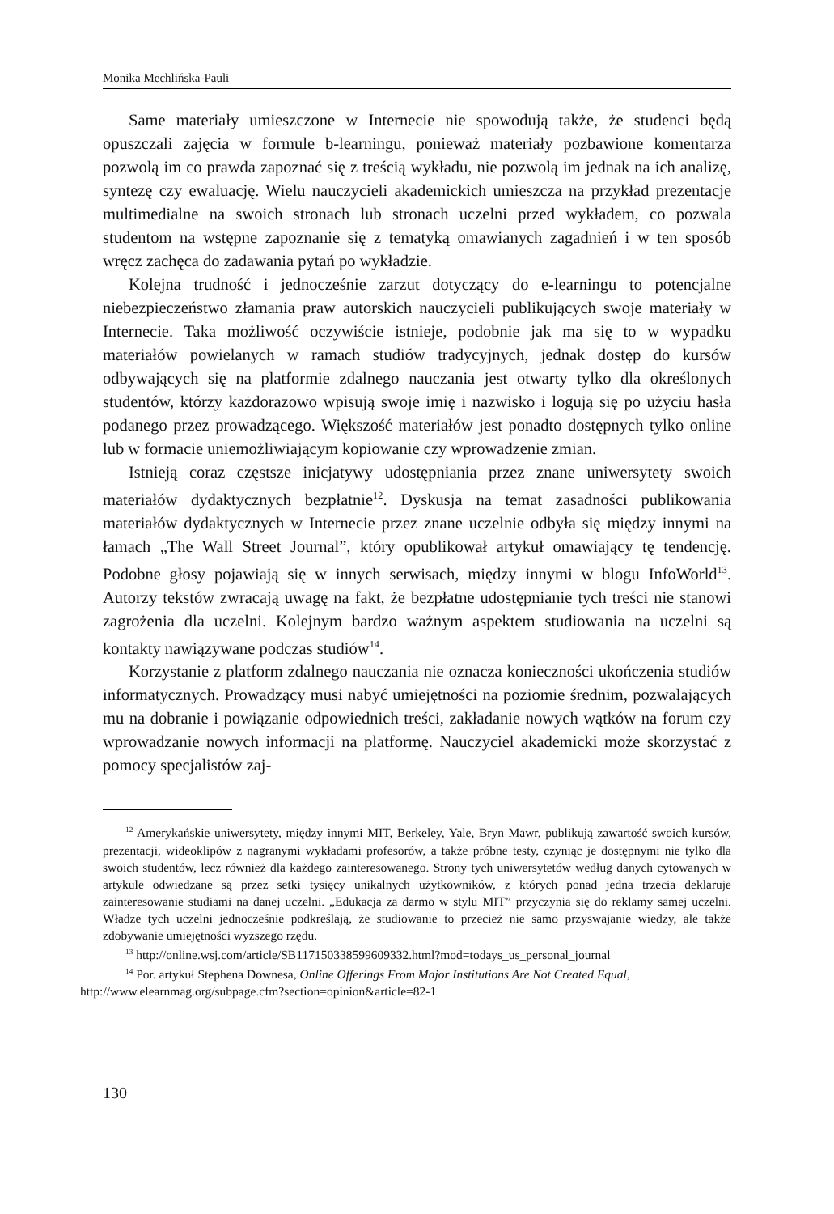Monika Mechlińska-Pauli
Same materiały umieszczone w Internecie nie spowodują także, że studenci będą opuszczali zajęcia w formule b-learningu, ponieważ materiały pozbawione komentarza pozwolą im co prawda zapoznać się z treścią wykładu, nie pozwolą im jednak na ich analizę, syntezę czy ewaluację. Wielu nauczycieli akademickich umieszcza na przykład prezentacje multimedialne na swoich stronach lub stronach uczelni przed wykładem, co pozwala studentom na wstępne zapoznanie się z tematyką omawianych zagadnień i w ten sposób wręcz zachęca do zadawania pytań po wykładzie.
Kolejna trudność i jednocześnie zarzut dotyczący do e-learningu to potencjalne niebezpieczeństwo złamania praw autorskich nauczycieli publikujących swoje materiały w Internecie. Taka możliwość oczywiście istnieje, podobnie jak ma się to w wypadku materiałów powielanych w ramach studiów tradycyjnych, jednak dostęp do kursów odbywających się na platformie zdalnego nauczania jest otwarty tylko dla określonych studentów, którzy każdorazowo wpisują swoje imię i nazwisko i logują się po użyciu hasła podanego przez prowadzącego. Większość materiałów jest ponadto dostępnych tylko online lub w formacie uniemożliwiającym kopiowanie czy wprowadzenie zmian.
Istnieją coraz częstsze inicjatywy udostępniania przez znane uniwersytety swoich materiałów dydaktycznych bezpłatnie<sup>12</sup>. Dyskusja na temat zasadności publikowania materiałów dydaktycznych w Internecie przez znane uczelnie odbyła się między innymi na łamach „The Wall Street Journal”, który opublikował artykuł omawiający tę tendencję. Podobne głosy pojawiają się w innych serwisach, między innymi w blogu InfoWorld<sup>13</sup>. Autorzy tekstów zwracają uwagę na fakt, że bezpłatne udostępnianie tych treści nie stanowi zagrożenia dla uczelni. Kolejnym bardzo ważnym aspektem studiowania na uczelni są kontakty nawiązywane podczas studiów<sup>14</sup>.
Korzystanie z platform zdalnego nauczania nie oznacza konieczności ukończenia studiów informatycznych. Prowadzący musi nabyć umiejętności na poziomie średnim, pozwalających mu na dobranie i powiązanie odpowiednich treści, zakładanie nowych wątków na forum czy wprowadzanie nowych informacji na platformę. Nauczyciel akademicki może skorzystać z pomocy specjalistów zaj-
<sup>12</sup> Amerykańskie uniwersytety, między innymi MIT, Berkeley, Yale, Bryn Mawr, publikują zawartość swoich kursów, prezentacji, wideoklipów z nagranymi wykładami profesorów, a także próbne testy, czyniąc je dostępnymi nie tylko dla swoich studentów, lecz również dla każdego zainteresowanego. Strony tych uniwersytetów według danych cytowanych w artykule odwiedzane są przez setki tysięcy unikalnych użytkowników, z których ponad jedna trzecia deklaruje zainteresowanie studiami na danej uczelni. „Edukacja za darmo w stylu MIT” przyczynia się do reklamy samej uczelni. Władze tych uczelni jednocześnie podkreślają, że studiowanie to przecież nie samo przyswajanie wiedzy, ale także zdobywanie umiejętności wyższego rzędu.
<sup>13</sup> http://online.wsj.com/article/SB117150338599609332.html?mod=todays_us_personal_journal
<sup>14</sup> Por. artykuł Stephena Downesa, Online Offerings From Major Institutions Are Not Created Equal,
http://www.elearnmag.org/subpage.cfm?section=opinion&article=82-1
130